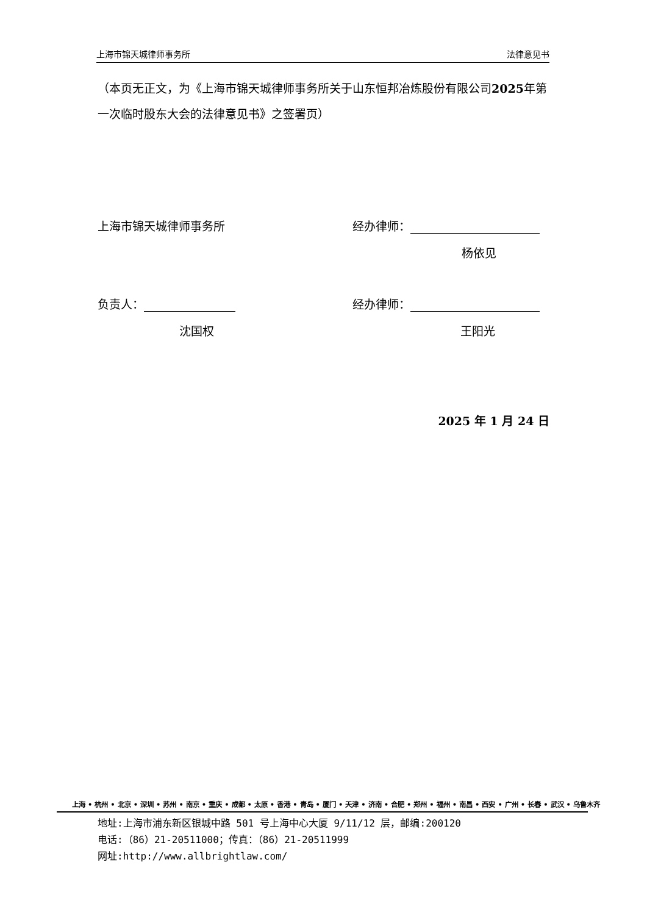上海市锦天城律师事务所 法律意见书
（本页无正文，为《上海市锦天城律师事务所关于山东恒邦冶炼股份有限公司2025年第一次临时股东大会的法律意见书》之签署页）
上海市锦天城律师事务所 经办律师：
杨依见
负责人： 经办律师：
沈国权 王阳光
2025 年 1 月 24 日
上海 • 杭州 • 北京 • 深圳 • 苏州 • 南京 • 重庆 • 成都 • 太原 • 香港 • 青岛 • 厦门 • 天津 • 济南 • 合肥 • 郑州 • 福州 • 南昌 • 西安 • 广州 • 长春 • 武汉 • 乌鲁木齐
地址:上海市浦东新区银城中路 501 号上海中心大厦 9/11/12 层，邮编:200120
电话:（86）21-20511000；传真：（86）21-20511999
网址:http://www.allbrightlaw.com/